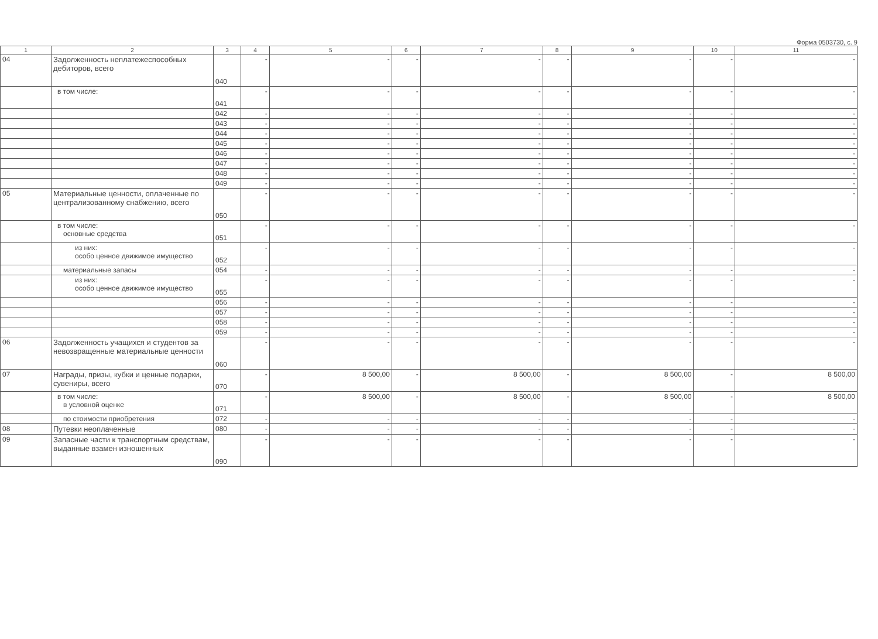Форма 0503730, с. 9
| 1 | 2 | 3 | 4 | 5 | 6 | 7 | 8 | 9 | 10 | 11 |
| --- | --- | --- | --- | --- | --- | --- | --- | --- | --- | --- |
| 04 | Задолженность неплатежеспособных дебиторов, всего | 040 | - | - | - | - | - | - | - | - |
| | в том числе: | 041 | - | - | - | - | - | - | - | - |
| | | 042 | - | - | - | - | - | - | - | - |
| | | 043 | - | - | - | - | - | - | - | - |
| | | 044 | - | - | - | - | - | - | - | - |
| | | 045 | - | - | - | - | - | - | - | - |
| | | 046 | - | - | - | - | - | - | - | - |
| | | 047 | - | - | - | - | - | - | - | - |
| | | 048 | - | - | - | - | - | - | - | - |
| | | 049 | - | - | - | - | - | - | - | - |
| 05 | Материальные ценности, оплаченные по централизованному снабжению, всего | 050 | - | - | - | - | - | - | - | - |
| | в том числе: основные средства | 051 | - | - | - | - | - | - | - | - |
| | из них: особо ценное движимое имущество | 052 | - | - | - | - | - | - | - | - |
| | материальные запасы | 054 | - | - | - | - | - | - | - | - |
| | из них: особо ценное движимое имущество | 055 | - | - | - | - | - | - | - | - |
| | | 056 | - | - | - | - | - | - | - | - |
| | | 057 | - | - | - | - | - | - | - | - |
| | | 058 | - | - | - | - | - | - | - | - |
| | | 059 | - | - | - | - | - | - | - | - |
| 06 | Задолженность учащихся и студентов за невозвращенные материальные ценности | 060 | - | - | - | - | - | - | - | - |
| 07 | Награды, призы, кубки и ценные подарки, сувениры, всего | 070 | - | 8 500,00 | - | 8 500,00 | - | 8 500,00 | - | 8 500,00 |
| | в том числе: в условной оценке | 071 | - | 8 500,00 | - | 8 500,00 | - | 8 500,00 | - | 8 500,00 |
| | по стоимости приобретения | 072 | - | - | - | - | - | - | - | - |
| 08 | Путевки неоплаченные | 080 | - | - | - | - | - | - | - | - |
| 09 | Запасные части к транспортным средствам, выданные взамен изношенных | 090 | - | - | - | - | - | - | - | - |